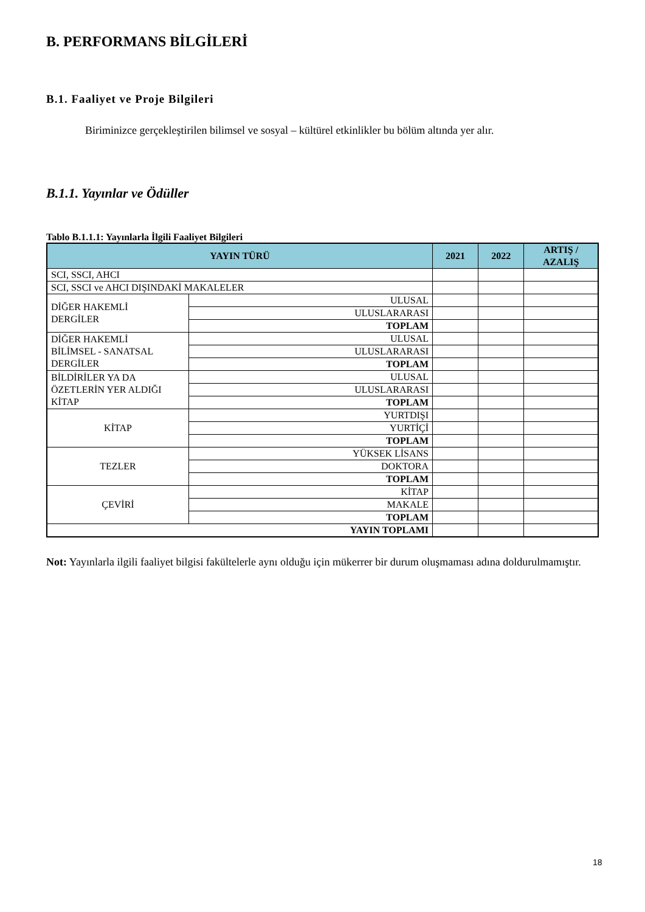B. PERFORMANS BİLGİLERİ
B.1. Faaliyet ve Proje Bilgileri
Biriminizce gerçekleştirilen bilimsel ve sosyal – kültürel etkinlikler bu bölüm altında yer alır.
B.1.1. Yayınlar ve Ödüller
Tablo B.1.1.1: Yayınlarla İlgili Faaliyet Bilgileri
| YAYIN TÜRÜ | | 2021 | 2022 | ARTIŞ / AZALIŞ |
| --- | --- | --- | --- | --- |
| SCI, SSCI, AHCI | | | | |
| SCI, SSCI ve AHCI DIŞINDAKİ MAKALELER | | | | |
| DİĞER HAKEMLİ DERGİLER | ULUSAL | | | |
| | ULUSLARARASI | | | |
| | TOPLAM | | | |
| DİĞER HAKEMLİ BİLİMSEL - SANATSAL DERGİLER | ULUSAL | | | |
| | ULUSLARARASI | | | |
| | TOPLAM | | | |
| BİLDİRİLER YA DA ÖZETLERİN YER ALDIĞI KİTAP | ULUSAL | | | |
| | ULUSLARARASI | | | |
| | TOPLAM | | | |
| KİTAP | YURTDIŞI | | | |
| | YURTİÇİ | | | |
| | TOPLAM | | | |
| TEZLER | YÜKSEK LİSANS | | | |
| | DOKTORA | | | |
| | TOPLAM | | | |
| ÇEVİRİ | KİTAP | | | |
| | MAKALE | | | |
| | TOPLAM | | | |
| YAYIN TOPLAMI | | | | |
Not: Yayınlarla ilgili faaliyet bilgisi fakültelerle aynı olduğu için mükerrer bir durum oluşmaması adına doldurulmamıştır.
18